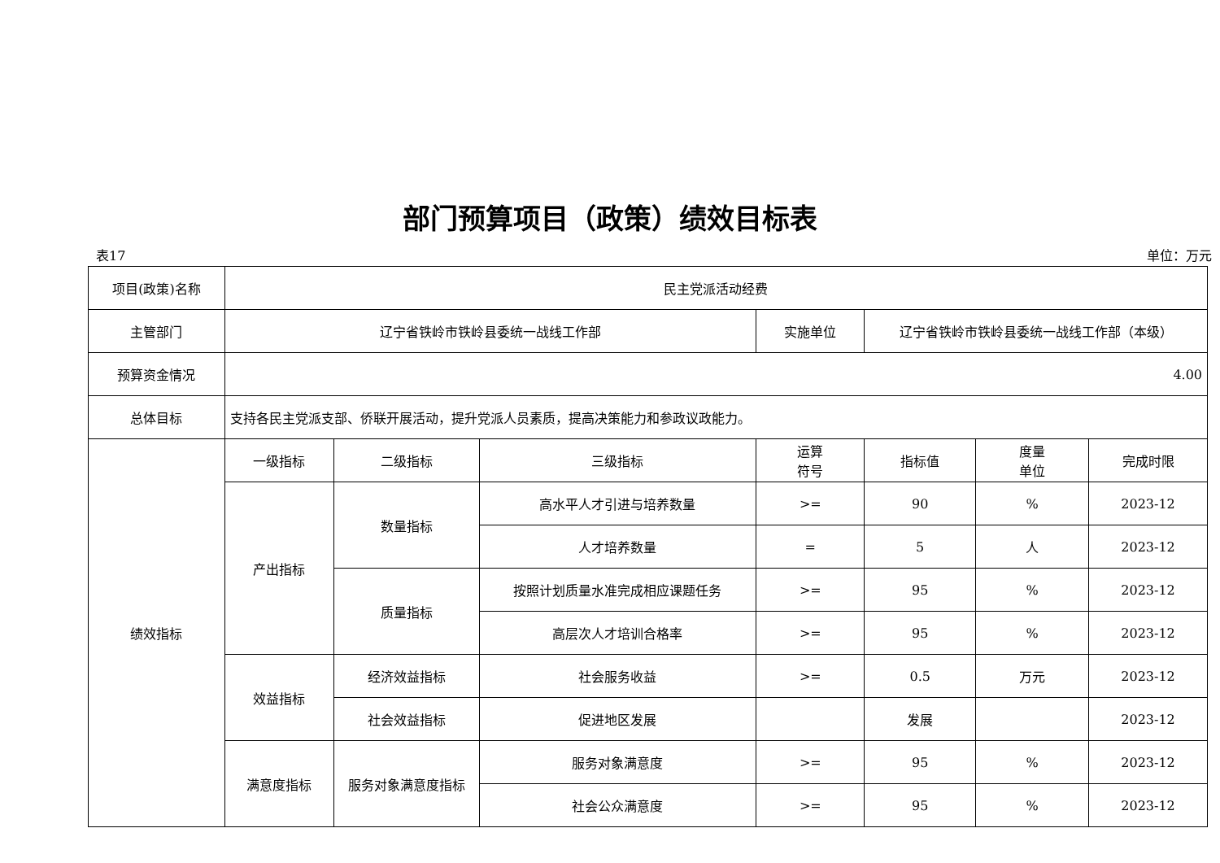部门预算项目（政策）绩效目标表
表17 单位：万元
| 项目(政策)名称 | 民主党派活动经费 | | | | | | |
| 主管部门 | 辽宁省铁岭市铁岭县委统一战线工作部 | | | 实施单位 | 辽宁省铁岭市铁岭县委统一战线工作部（本级） | | |
| 预算资金情况 | 4.00 | | | | | | |
| 总体目标 | 支持各民主党派支部、侨联开展活动，提升党派人员素质，提高决策能力和参政议政能力。 | | | | | | |
| 绩效指标 | 一级指标 | 二级指标 | 三级指标 | 运算 符号 | 指标值 | 度量 单位 | 完成时限 |
| | 产出指标 | 数量指标 | 高水平人才引进与培养数量 | >= | 90 | % | 2023-12 |
| | | | 人才培养数量 | = | 5 | 人 | 2023-12 |
| | | 质量指标 | 按照计划质量水准完成相应课题任务 | >= | 95 | % | 2023-12 |
| | | | 高层次人才培训合格率 | >= | 95 | % | 2023-12 |
| | 效益指标 | 经济效益指标 | 社会服务收益 | >= | 0.5 | 万元 | 2023-12 |
| | | 社会效益指标 | 促进地区发展 | | 发展 | | 2023-12 |
| | 满意度指标 | 服务对象满意度指标 | 服务对象满意度 | >= | 95 | % | 2023-12 |
| | | | 社会公众满意度 | >= | 95 | % | 2023-12 |